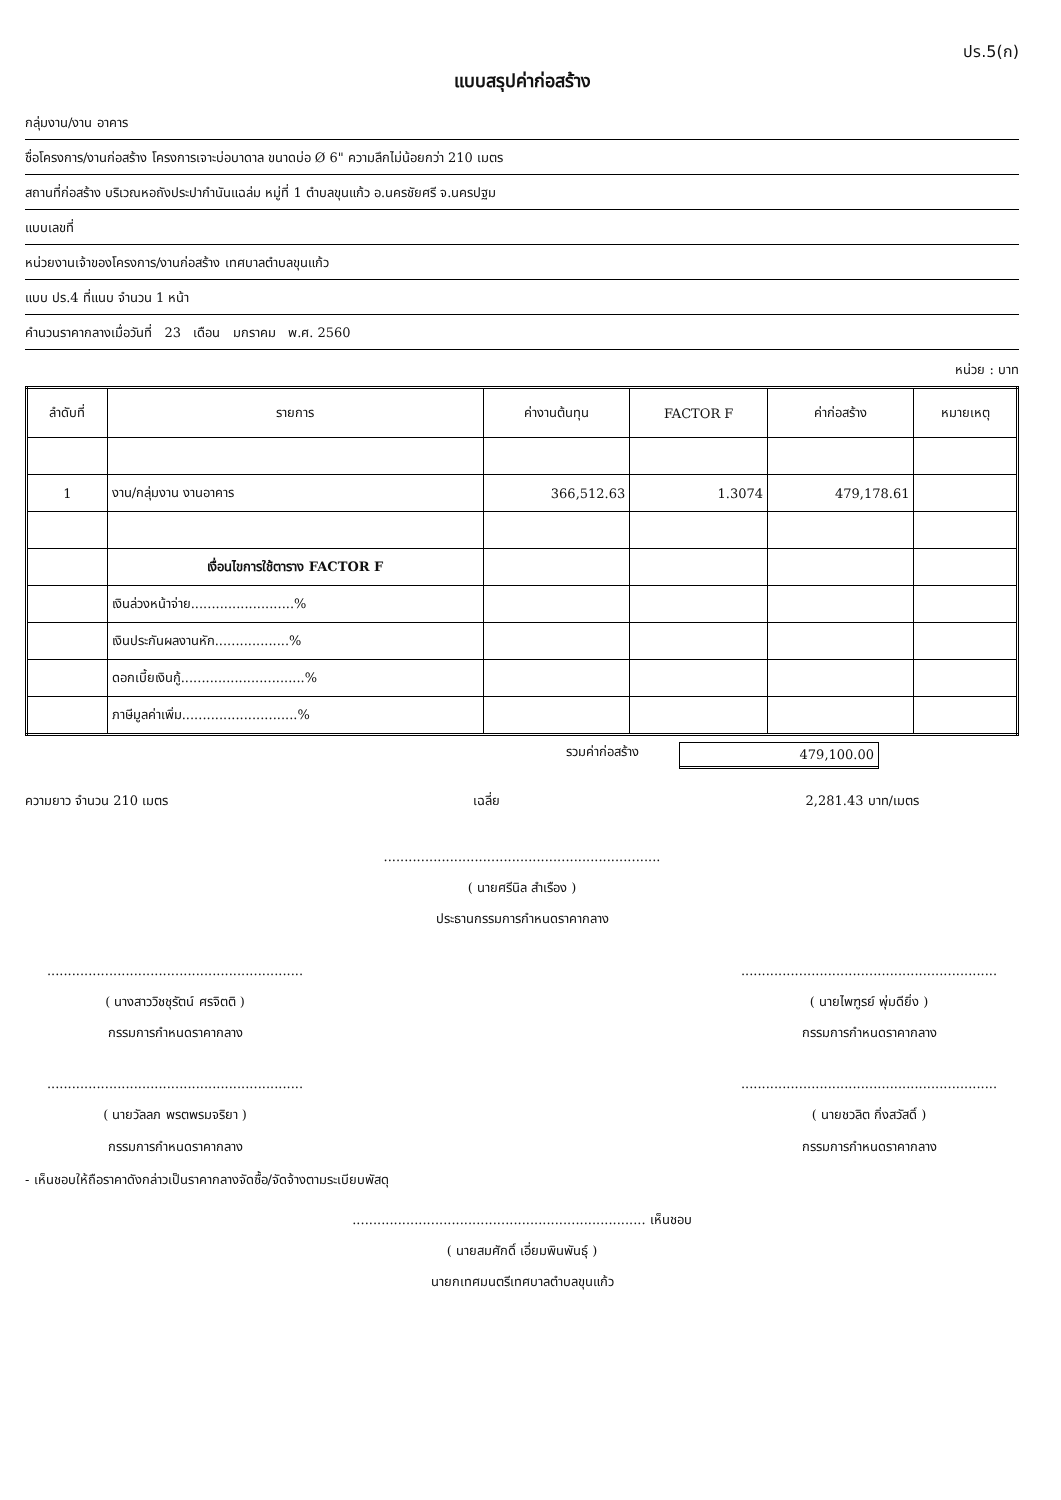ปร.5(ก)
แบบสรุปค่าก่อสร้าง
กลุ่มงาน/งาน อาคาร
ชื่อโครงการ/งานก่อสร้าง โครงการเจาะบ่อบาดาล ขนาดบ่อ Ø 6" ความลึกไม่น้อยกว่า 210 เมตร
สถานที่ก่อสร้าง บริเวณหอถังประปากำนันแฉล่ม หมู่ที่ 1 ตำบลขุนแก้ว อ.นครชัยศรี จ.นครปฐม
แบบเลขที่
หน่วยงานเจ้าของโครงการ/งานก่อสร้าง เทศบาลตำบลขุนแก้ว
แบบ ปร.4 ที่แนบ จำนวน 1 หน้า
คำนวนราคากลางเมื่อวันที่ 23 เดือน มกราคม พ.ศ. 2560
หน่วย : บาท
| ลำดับที่ | รายการ | ค่างานต้นทุน | FACTOR F | ค่าก่อสร้าง | หมายเหตุ |
| --- | --- | --- | --- | --- | --- |
| 1 | งาน/กลุ่มงาน งานอาคาร | 366,512.63 | 1.3074 | 479,178.61 | |
| | เงื่อนไขการใช้ตาราง FACTOR F | | | | |
| | เงินล่วงหน้าจ่าย.........................% | | | | |
| | เงินประกันผลงานหัก..................% | | | | |
| | ดอกเบี้ยเงินกู้..............................% | | | | |
| | ภาษีมูลค่าเพิ่ม............................% | | | | |
รวมค่าก่อสร้าง 479,100.00
ความยาว จำนวน 210 เมตร เฉลี่ย 2,281.43 บาท/เมตร
...................................................................
( นายศรีนิล สำเรือง )
ประธานกรรมการกำหนดราคากลาง
..............................................................
( นางสาววิชชุรัตน์ ศรจิตติ )
กรรมการกำหนดราคากลาง
..............................................................
( นายไพฑูรย์ พุ่มดียิ่ง )
กรรมการกำหนดราคากลาง
..............................................................
( นายวัลลภ พรตพรมจริยา )
กรรมการกำหนดราคากลาง
..............................................................
( นายชวลิต กิ่งสวัสดิ์ )
กรรมการกำหนดราคากลาง
- เห็นชอบให้ถือราคาดังกล่าวเป็นราคากลางจัดซื้อ/จัดจ้างตามระเบียบพัสดุ
....................................................................... เห็นชอบ
( นายสมศักดิ์ เอี่ยมพินพันธุ์ )
นายกเทศมนตรีเทศบาลตำบลขุนแก้ว